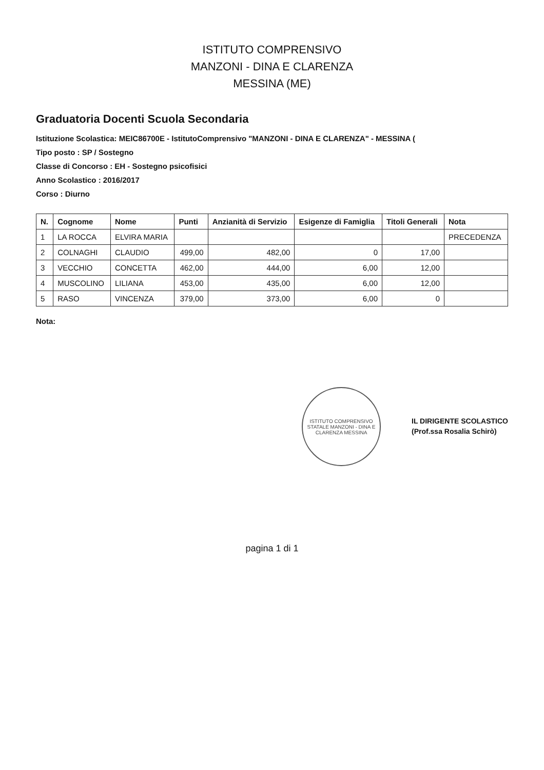ISTITUTO COMPRENSIVO
MANZONI - DINA E CLARENZA
MESSINA (ME)
Graduatoria Docenti Scuola Secondaria
Istituzione Scolastica: MEIC86700E - IstitutoComprensivo "MANZONI - DINA E CLARENZA" - MESSINA (
Tipo posto : SP / Sostegno
Classe di Concorso : EH - Sostegno psicofisici
Anno Scolastico : 2016/2017
Corso : Diurno
| N. | Cognome | Nome | Punti | Anzianità di Servizio | Esigenze di Famiglia | Titoli Generali | Nota |
| --- | --- | --- | --- | --- | --- | --- | --- |
| 1 | LA ROCCA | ELVIRA MARIA | | | | | PRECEDENZA |
| 2 | COLNAGHI | CLAUDIO | 499,00 | 482,00 | 0 | 17,00 | |
| 3 | VECCHIO | CONCETTA | 462,00 | 444,00 | 6,00 | 12,00 | |
| 4 | MUSCOLINO | LILIANA | 453,00 | 435,00 | 6,00 | 12,00 | |
| 5 | RASO | VINCENZA | 379,00 | 373,00 | 6,00 | 0 | |
Nota:
ISTITUTO COMPRENSIVO STATALE MANZONI - DINA E CLARENZA MESSINA
IL DIRIGENTE SCOLASTICO
(Prof.ssa Rosalia Schirò)
pagina 1 di 1